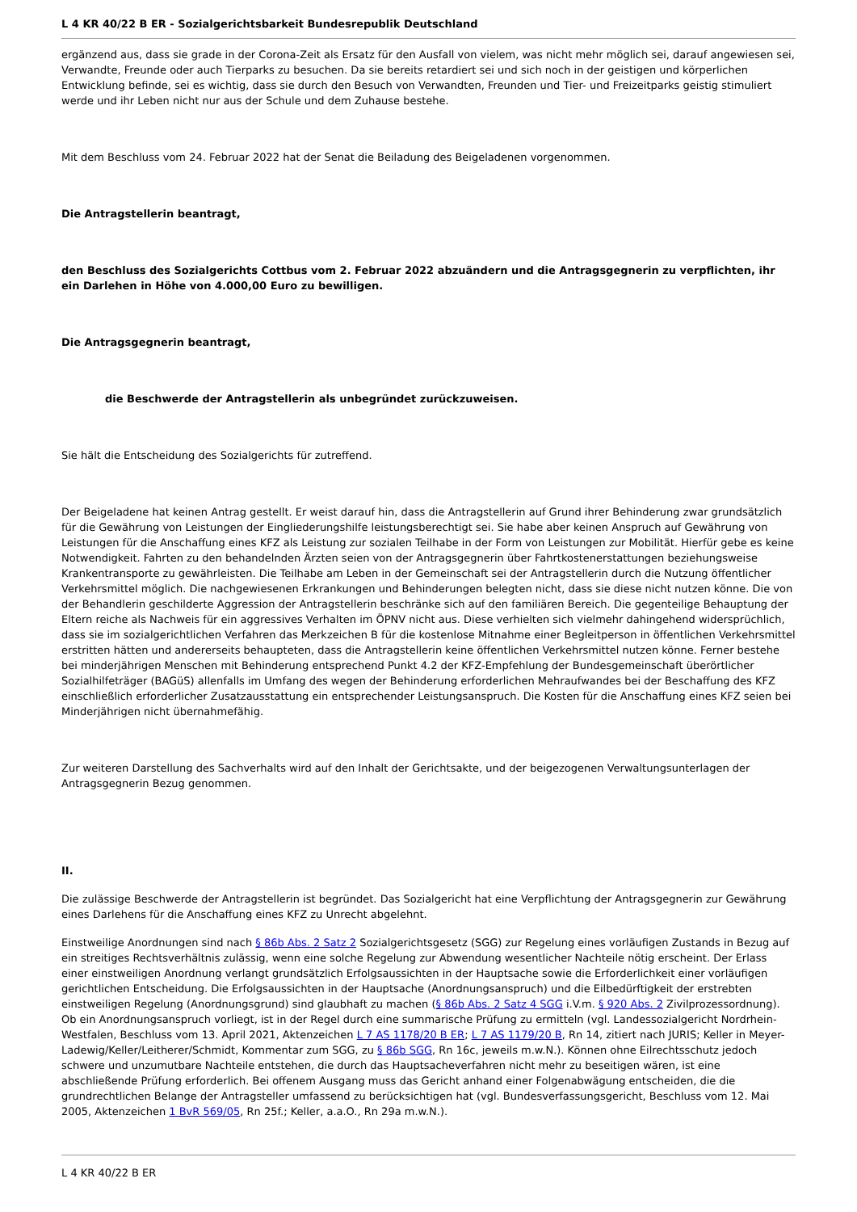L 4 KR 40/22 B ER - Sozialgerichtsbarkeit Bundesrepublik Deutschland
ergänzend aus, dass sie grade in der Corona-Zeit als Ersatz für den Ausfall von vielem, was nicht mehr möglich sei, darauf angewiesen sei, Verwandte, Freunde oder auch Tierparks zu besuchen. Da sie bereits retardiert sei und sich noch in der geistigen und körperlichen Entwicklung befinde, sei es wichtig, dass sie durch den Besuch von Verwandten, Freunden und Tier- und Freizeitparks geistig stimuliert werde und ihr Leben nicht nur aus der Schule und dem Zuhause bestehe.
Mit dem Beschluss vom 24. Februar 2022 hat der Senat die Beiladung des Beigeladenen vorgenommen.
Die Antragstellerin beantragt,
den Beschluss des Sozialgerichts Cottbus vom 2. Februar 2022 abzuändern und die Antragsgegnerin zu verpflichten, ihr ein Darlehen in Höhe von 4.000,00 Euro zu bewilligen.
Die Antragsgegnerin beantragt,
die Beschwerde der Antragstellerin als unbegründet zurückzuweisen.
Sie hält die Entscheidung des Sozialgerichts für zutreffend.
Der Beigeladene hat keinen Antrag gestellt. Er weist darauf hin, dass die Antragstellerin auf Grund ihrer Behinderung zwar grundsätzlich für die Gewährung von Leistungen der Eingliederungshilfe leistungsberechtigt sei. Sie habe aber keinen Anspruch auf Gewährung von Leistungen für die Anschaffung eines KFZ als Leistung zur sozialen Teilhabe in der Form von Leistungen zur Mobilität. Hierfür gebe es keine Notwendigkeit. Fahrten zu den behandelnden Ärzten seien von der Antragsgegnerin über Fahrtkostenerstattungen beziehungsweise Krankentransporte zu gewährleisten. Die Teilhabe am Leben in der Gemeinschaft sei der Antragstellerin durch die Nutzung öffentlicher Verkehrsmittel möglich. Die nachgewiesenen Erkrankungen und Behinderungen belegten nicht, dass sie diese nicht nutzen könne. Die von der Behandlerin geschilderte Aggression der Antragstellerin beschränke sich auf den familiären Bereich. Die gegenteilige Behauptung der Eltern reiche als Nachweis für ein aggressives Verhalten im ÖPNV nicht aus. Diese verhielten sich vielmehr dahingehend widersprüchlich, dass sie im sozialgerichtlichen Verfahren das Merkzeichen B für die kostenlose Mitnahme einer Begleitperson in öffentlichen Verkehrsmittel erstritten hätten und andererseits behaupteten, dass die Antragstellerin keine öffentlichen Verkehrsmittel nutzen könne. Ferner bestehe bei minderjährigen Menschen mit Behinderung entsprechend Punkt 4.2 der KFZ-Empfehlung der Bundesgemeinschaft überörtlicher Sozialhilfeträger (BAGüS) allenfalls im Umfang des wegen der Behinderung erforderlichen Mehraufwandes bei der Beschaffung des KFZ einschließlich erforderlicher Zusatzausstattung ein entsprechender Leistungsanspruch. Die Kosten für die Anschaffung eines KFZ seien bei Minderjährigen nicht übernahmefähig.
Zur weiteren Darstellung des Sachverhalts wird auf den Inhalt der Gerichtsakte, und der beigezogenen Verwaltungsunterlagen der Antragsgegnerin Bezug genommen.
II.
Die zulässige Beschwerde der Antragstellerin ist begründet. Das Sozialgericht hat eine Verpflichtung der Antragsgegnerin zur Gewährung eines Darlehens für die Anschaffung eines KFZ zu Unrecht abgelehnt.
Einstweilige Anordnungen sind nach § 86b Abs. 2 Satz 2 Sozialgerichtsgesetz (SGG) zur Regelung eines vorläufigen Zustands in Bezug auf ein streitiges Rechtsverhältnis zulässig, wenn eine solche Regelung zur Abwendung wesentlicher Nachteile nötig erscheint. Der Erlass einer einstweiligen Anordnung verlangt grundsätzlich Erfolgsaussichten in der Hauptsache sowie die Erforderlichkeit einer vorläufigen gerichtlichen Entscheidung. Die Erfolgsaussichten in der Hauptsache (Anordnungsanspruch) und die Eilbedürftigkeit der erstrebten einstweiligen Regelung (Anordnungsgrund) sind glaubhaft zu machen (§ 86b Abs. 2 Satz 4 SGG i.V.m. § 920 Abs. 2 Zivilprozessordnung). Ob ein Anordnungsanspruch vorliegt, ist in der Regel durch eine summarische Prüfung zu ermitteln (vgl. Landessozialgericht Nordrhein-Westfalen, Beschluss vom 13. April 2021, Aktenzeichen L 7 AS 1178/20 B ER; L 7 AS 1179/20 B, Rn 14, zitiert nach JURIS; Keller in Meyer-Ladewig/Keller/Leitherer/Schmidt, Kommentar zum SGG, zu § 86b SGG, Rn 16c, jeweils m.w.N.). Können ohne Eilrechtsschutz jedoch schwere und unzumutbare Nachteile entstehen, die durch das Hauptsacheverfahren nicht mehr zu beseitigen wären, ist eine abschließende Prüfung erforderlich. Bei offenem Ausgang muss das Gericht anhand einer Folgenabwägung entscheiden, die die grundrechtlichen Belange der Antragsteller umfassend zu berücksichtigen hat (vgl. Bundesverfassungsgericht, Beschluss vom 12. Mai 2005, Aktenzeichen 1 BvR 569/05, Rn 25f.; Keller, a.a.O., Rn 29a m.w.N.).
L 4 KR 40/22 B ER